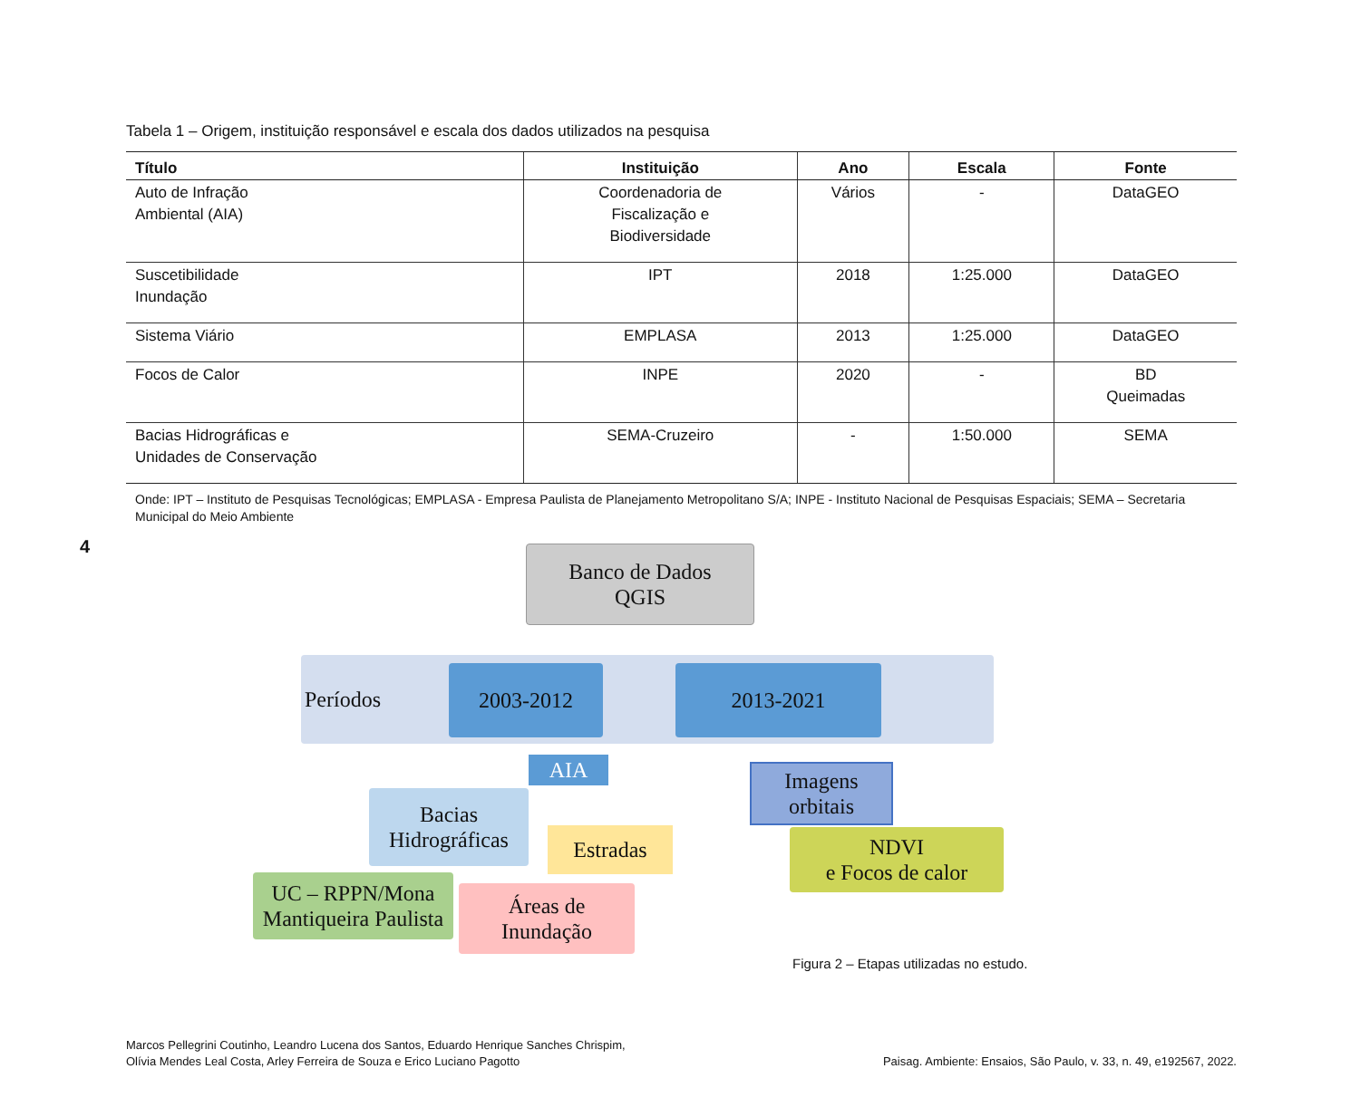Tabela 1 – Origem, instituição responsável e escala dos dados utilizados na pesquisa
| Título | Instituição | Ano | Escala | Fonte |
| --- | --- | --- | --- | --- |
| Auto de Infração Ambiental (AIA) | Coordenadoria de Fiscalização e Biodiversidade | Vários | - | DataGEO |
| Suscetibilidade Inundação | IPT | 2018 | 1:25.000 | DataGEO |
| Sistema Viário | EMPLASA | 2013 | 1:25.000 | DataGEO |
| Focos de Calor | INPE | 2020 | - | BD Queimadas |
| Bacias Hidrográficas e Unidades de Conservação | SEMA-Cruzeiro | - | 1:50.000 | SEMA |
Onde: IPT – Instituto de Pesquisas Tecnológicas; EMPLASA - Empresa Paulista de Planejamento Metropolitano S/A; INPE - Instituto Nacional de Pesquisas Espaciais; SEMA – Secretaria Municipal do Meio Ambiente
4
Banco de Dados
QGIS
Períodos 2003-2012 2013-2021
AIA
Imagens
orbitais
Bacias
Hidrográficas
Estradas
NDVI
e Focos de calor
UC – RPPN/Mona
Mantiqueira Paulista
Áreas de
Inundação
Figura 2 – Etapas utilizadas no estudo.
Marcos Pellegrini Coutinho, Leandro Lucena dos Santos, Eduardo Henrique Sanches Chrispim,
Olívia Mendes Leal Costa, Arley Ferreira de Souza e Erico Luciano Pagotto
Paisag. Ambiente: Ensaios, São Paulo, v. 33, n. 49, e192567, 2022.